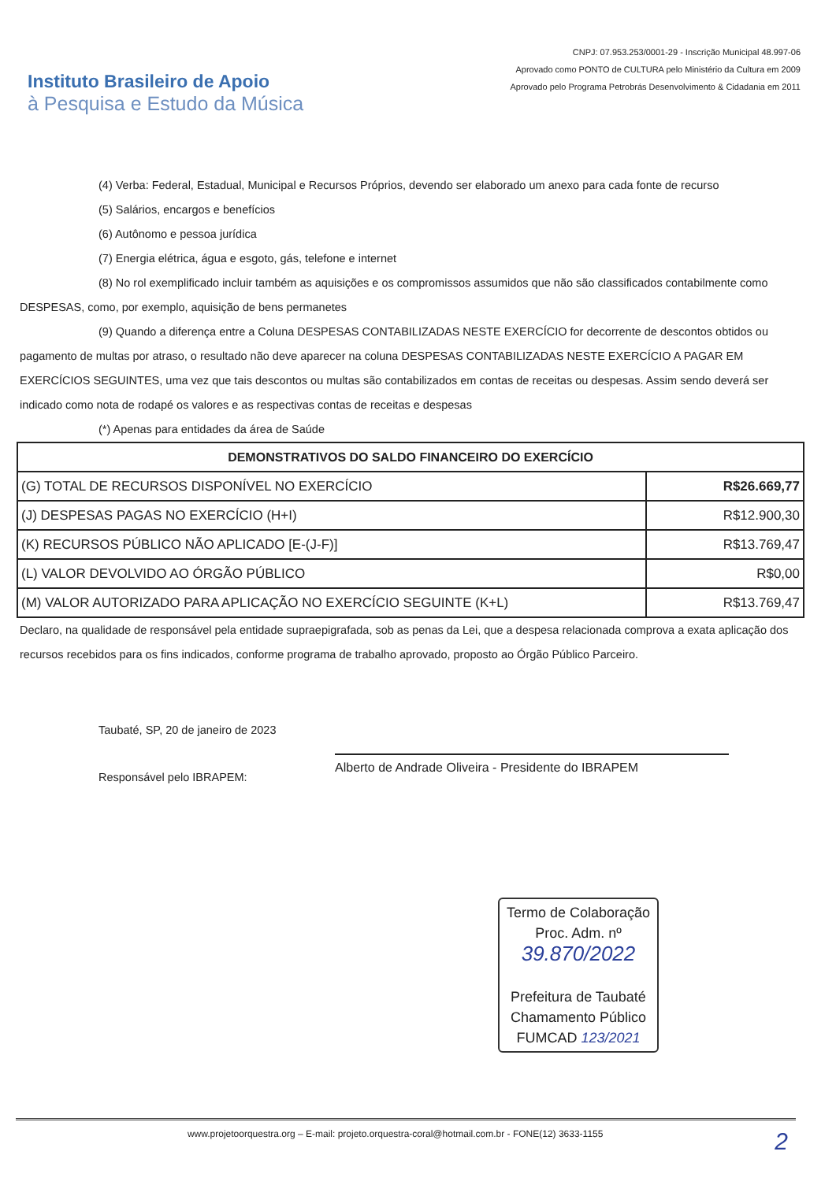Instituto Brasileiro de Apoio
à Pesquisa e Estudo da Música
CNPJ: 07.953.253/0001-29 - Inscrição Municipal 48.997-06
Aprovado como PONTO de CULTURA pelo Ministério da Cultura em 2009
Aprovado pelo Programa Petrobrás Desenvolvimento & Cidadania em 2011
(4) Verba: Federal, Estadual, Municipal e Recursos Próprios, devendo ser elaborado um anexo para cada fonte de recurso
(5) Salários, encargos e benefícios
(6) Autônomo e pessoa jurídica
(7) Energia elétrica, água e esgoto, gás, telefone e internet
(8) No rol exemplificado incluir também as aquisições e os compromissos assumidos que não são classificados contabilmente como DESPESAS, como, por exemplo, aquisição de bens permanetes
(9) Quando a diferença entre a Coluna DESPESAS CONTABILIZADAS NESTE EXERCÍCIO for decorrente de descontos obtidos ou pagamento de multas por atraso, o resultado não deve aparecer na coluna DESPESAS CONTABILIZADAS NESTE EXERCÍCIO A PAGAR EM EXERCÍCIOS SEGUINTES, uma vez que tais descontos ou multas são contabilizados em contas de receitas ou despesas. Assim sendo deverá ser indicado como nota de rodapé os valores e as respectivas contas de receitas e despesas
(*) Apenas para entidades da área de Saúde
| DEMONSTRATIVOS DO SALDO FINANCEIRO DO EXERCÍCIO | |
| --- | --- |
| (G) TOTAL DE RECURSOS DISPONÍVEL NO EXERCÍCIO | R$26.669,77 |
| (J) DESPESAS PAGAS NO EXERCÍCIO (H+I) | R$12.900,30 |
| (K) RECURSOS PÚBLICO NÃO APLICADO [E-(J-F)] | R$13.769,47 |
| (L) VALOR DEVOLVIDO AO ÓRGÃO PÚBLICO | R$0,00 |
| (M) VALOR AUTORIZADO PARA APLICAÇÃO NO EXERCÍCIO SEGUINTE (K+L) | R$13.769,47 |
Declaro, na qualidade de responsável pela entidade supraepigrafada, sob as penas da Lei, que a despesa relacionada comprova a exata aplicação dos recursos recebidos para os fins indicados, conforme programa de trabalho aprovado, proposto ao Órgão Público Parceiro.
Taubaté, SP, 20 de janeiro de 2023
Responsável pelo IBRAPEM:
Alberto de Andrade Oliveira - Presidente do IBRAPEM
Termo de Colaboração
Proc. Adm. nº
39.870/2022
Prefeitura de Taubaté
Chamamento Público
FUMCAD 123/2021
www.projetoorquestra.org – E-mail: projeto.orquestra-coral@hotmail.com.br - FONE(12) 3633-1155 2